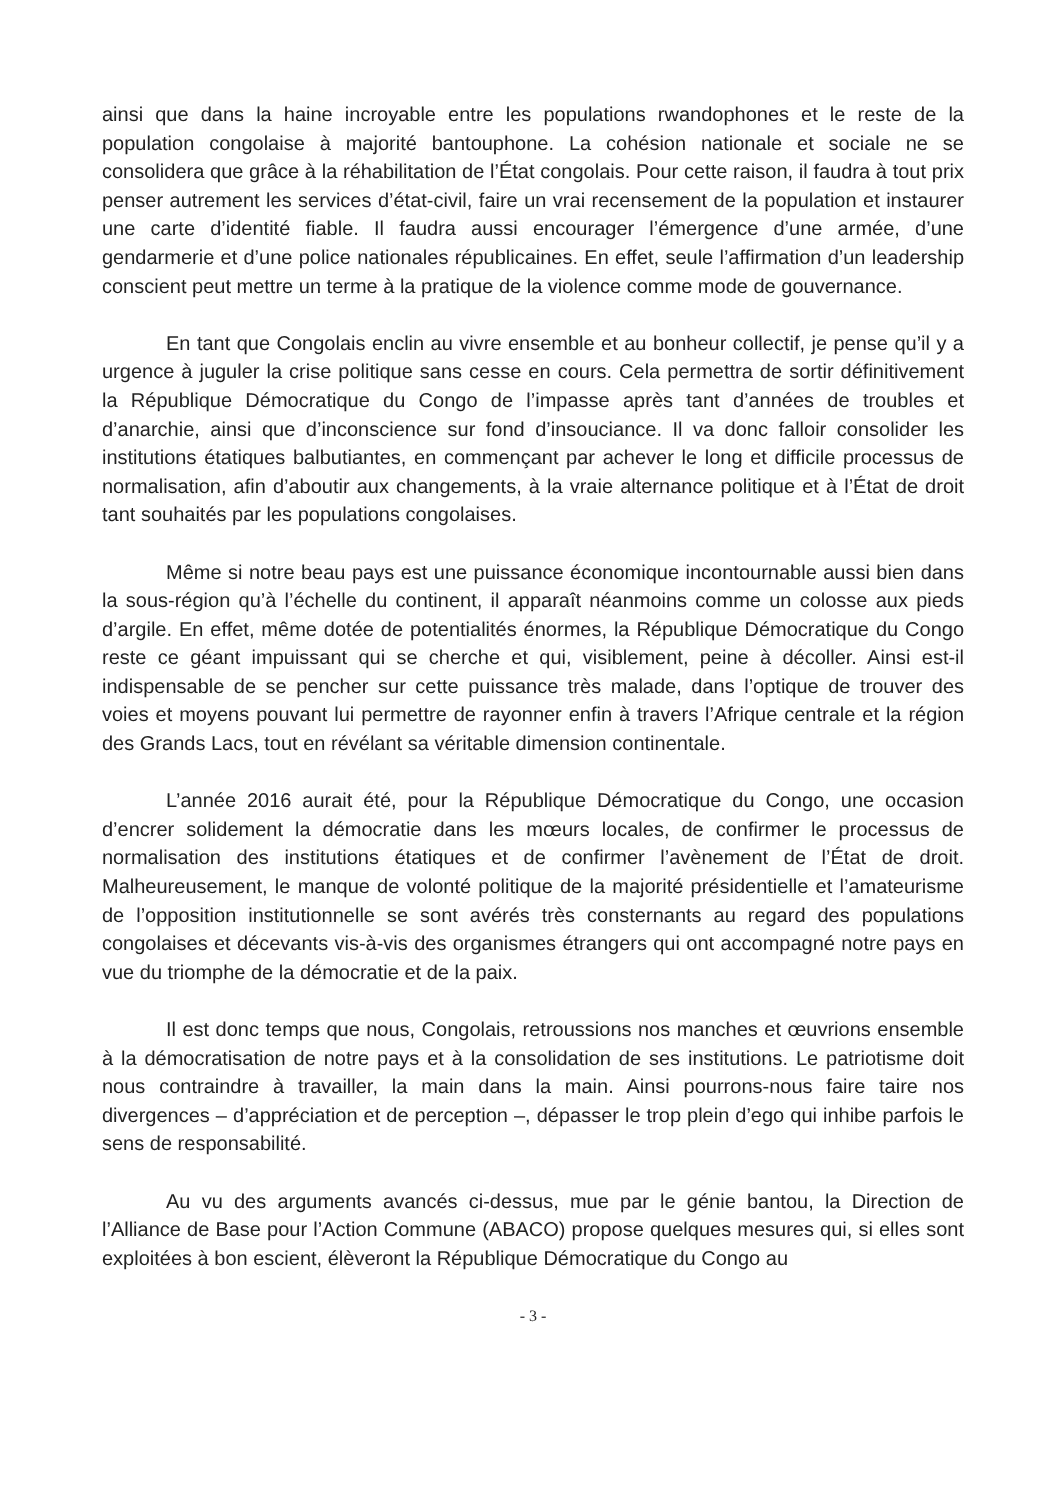ainsi que dans la haine incroyable entre les populations rwandophones et le reste de la population congolaise à majorité bantouphone. La cohésion nationale et sociale ne se consolidera que grâce à la réhabilitation de l’État congolais. Pour cette raison, il faudra à tout prix penser autrement les services d’état-civil, faire un vrai recensement de la population et instaurer une carte d’identité fiable. Il faudra aussi encourager l’émergence d’une armée, d’une gendarmerie et d’une police nationales républicaines. En effet, seule l’affirmation d’un leadership conscient peut mettre un terme à la pratique de la violence comme mode de gouvernance.
En tant que Congolais enclin au vivre ensemble et au bonheur collectif, je pense qu’il y a urgence à juguler la crise politique sans cesse en cours. Cela permettra de sortir définitivement la République Démocratique du Congo de l’impasse après tant d’années de troubles et d’anarchie, ainsi que d’inconscience sur fond d’insouciance. Il va donc falloir consolider les institutions étatiques balbutiantes, en commençant par achever le long et difficile processus de normalisation, afin d’aboutir aux changements, à la vraie alternance politique et à l’État de droit tant souhaités par les populations congolaises.
Même si notre beau pays est une puissance économique incontournable aussi bien dans la sous-région qu’à l’échelle du continent, il apparaît néanmoins comme un colosse aux pieds d’argile. En effet, même dotée de potentialités énormes, la République Démocratique du Congo reste ce géant impuissant qui se cherche et qui, visiblement, peine à décoller. Ainsi est-il indispensable de se pencher sur cette puissance très malade, dans l’optique de trouver des voies et moyens pouvant lui permettre de rayonner enfin à travers l’Afrique centrale et la région des Grands Lacs, tout en révélant sa véritable dimension continentale.
L’année 2016 aurait été, pour la République Démocratique du Congo, une occasion d’encrer solidement la démocratie dans les mœurs locales, de confirmer le processus de normalisation des institutions étatiques et de confirmer l’avènement de l’État de droit. Malheureusement, le manque de volonté politique de la majorité présidentielle et l’amateurisme de l’opposition institutionnelle se sont avérés très consternants au regard des populations congolaises et décevants vis-à-vis des organismes étrangers qui ont accompagné notre pays en vue du triomphe de la démocratie et de la paix.
Il est donc temps que nous, Congolais, retroussions nos manches et œuvrions ensemble à la démocratisation de notre pays et à la consolidation de ses institutions. Le patriotisme doit nous contraindre à travailler, la main dans la main. Ainsi pourrons-nous faire taire nos divergences – d’appréciation et de perception –, dépasser le trop plein d’ego qui inhibe parfois le sens de responsabilité.
Au vu des arguments avancés ci-dessus, mue par le génie bantou, la Direction de l’Alliance de Base pour l’Action Commune (ABACO) propose quelques mesures qui, si elles sont exploitées à bon escient, élèveront la République Démocratique du Congo au
- 3 -